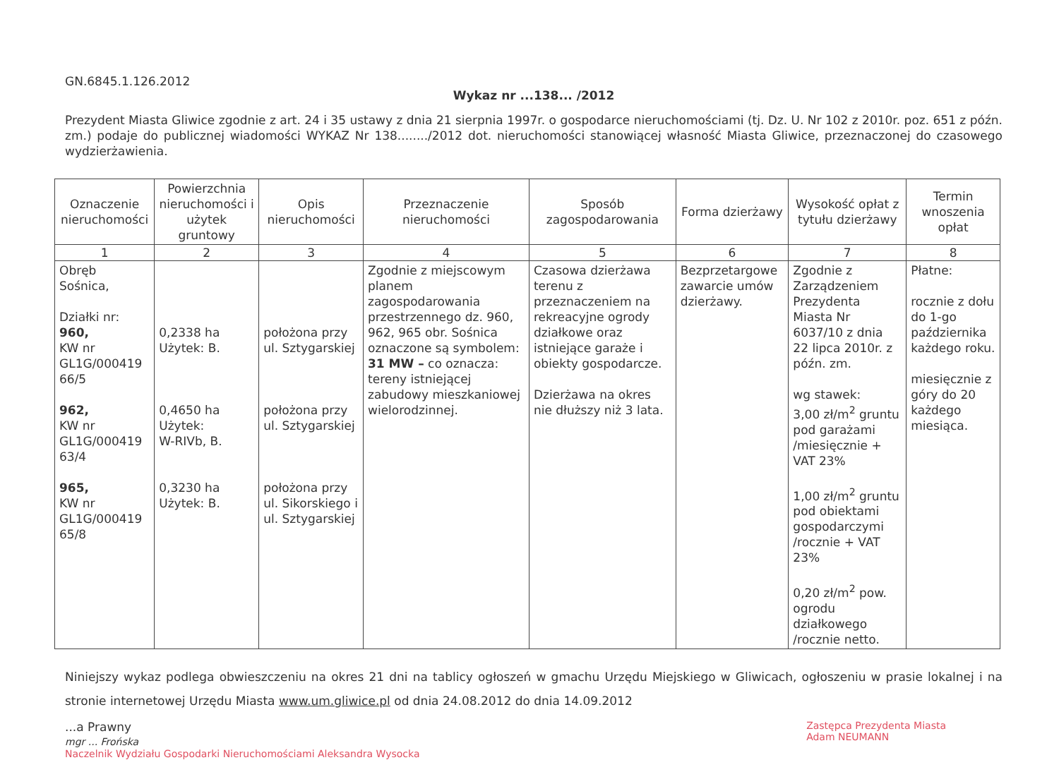GN.6845.1.126.2012
Wykaz nr ...138... /2012
Prezydent Miasta Gliwice zgodnie z art. 24 i 35 ustawy z dnia 21 sierpnia 1997r. o gospodarce nieruchomościami (tj. Dz. U. Nr 102 z 2010r. poz. 651 z późn. zm.) podaje do publicznej wiadomości WYKAZ Nr 138......../2012 dot. nieruchomości stanowiącej własność Miasta Gliwice, przeznaczonej do czasowego wydzierżawienia.
| Oznaczenie nieruchomości | Powierzchnia nieruchomości i użytek gruntowy | Opis nieruchomości | Przeznaczenie nieruchomości | Sposób zagospodarowania | Forma dzierżawy | Wysokość opłat z tytułu dzierżawy | Termin wnoszenia opłat |
| --- | --- | --- | --- | --- | --- | --- | --- |
| 1 | 2 | 3 | 4 | 5 | 6 | 7 | 8 |
| Obręb Sośnica, Działki nr: 960, KW nr GL1G/000419 66/5 962, KW nr GL1G/000419 63/4 965, KW nr GL1G/000419 65/8 | 0,2338 ha Użytek: B. 0,4650 ha Użytek: W-RIVb, B. 0,3230 ha Użytek: B. | położona przy ul. Sztygarskiej położona przy ul. Sztygarskiej położona przy ul. Sikorskiego i ul. Sztygarskiej | Zgodnie z miejscowym planem zagospodarowania przestrzennego dz. 960, 962, 965 obr. Sośnica oznaczone są symbolem: 31 MW – co oznacza: tereny istniejącej zabudowy mieszkaniowej wielorodzinnej. | Czasowa dzierżawa terenu z przeznaczeniem na rekreacyjne ogrody działkowe oraz istniejące garaże i obiekty gospodarcze. Dzierżawa na okres nie dłuższy niż 3 lata. | Bezprzetargowe zawarcie umów dzierżawy. | Zgodnie z Zarządzeniem Prezydenta Miasta Nr 6037/10 z dnia 22 lipca 2010r. z późn. zm. wg stawek: 3,00 zł/m<sup>2</sup> gruntu pod garażami /miesięcznie + VAT 23% 1,00 zł/m<sup>2</sup> gruntu pod obiektami gospodarczymi /rocznie + VAT 23% 0,20 zł/m<sup>2</sup> pow. ogrodu działkowego /rocznie netto. | Płatne: rocznie z dołu do 1-go października każdego roku. miesięcznie z góry do 20 każdego miesiąca. |
Niniejszy wykaz podlega obwieszczeniu na okres 21 dni na tablicy ogłoszeń w gmachu Urzędu Miejskiego w Gliwicach, ogłoszeniu w prasie lokalnej i na stronie internetowej Urzędu Miasta www.um.gliwice.pl od dnia 24.08.2012 do dnia 14.09.2012
...a Prawny
mgr ... Frońska
Zastępca Prezydenta Miasta
Adam NEUMANN
Naczelnik Wydziału Gospodarki Nieruchomościami Aleksandra Wysocka